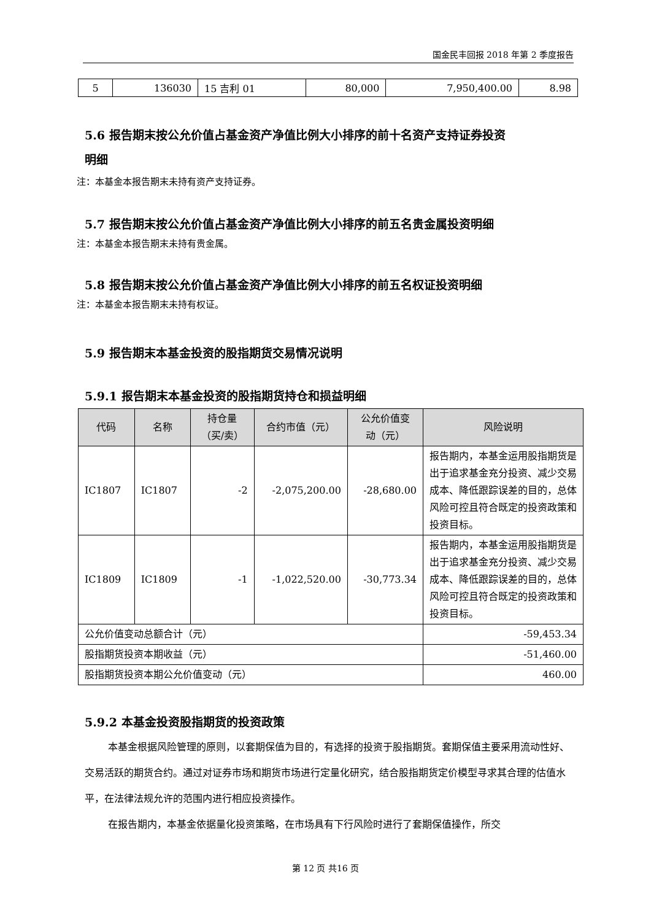国金民丰回报 2018 年第 2 季度报告
| 5 | 136030 | 15 吉利 01 | 80,000 | 7,950,400.00 | 8.98 |
5.6 报告期末按公允价值占基金资产净值比例大小排序的前十名资产支持证券投资
明细
注：本基金本报告期末未持有资产支持证券。
5.7 报告期末按公允价值占基金资产净值比例大小排序的前五名贵金属投资明细
注：本基金本报告期末未持有贵金属。
5.8 报告期末按公允价值占基金资产净值比例大小排序的前五名权证投资明细
注：本基金本报告期末未持有权证。
5.9 报告期末本基金投资的股指期货交易情况说明
5.9.1 报告期末本基金投资的股指期货持仓和损益明细
| 代码 | 名称 | 持仓量 （买/卖） | 合约市值（元） | 公允价值变 动（元） | 风险说明 |
| --- | --- | --- | --- | --- | --- |
| IC1807 | IC1807 | -2 | -2,075,200.00 | -28,680.00 | 报告期内，本基金运用股指期货是出于追求基金充分投资、减少交易成本、降低跟踪误差的目的，总体风险可控且符合既定的投资政策和投资目标。 |
| IC1809 | IC1809 | -1 | -1,022,520.00 | -30,773.34 | 报告期内，本基金运用股指期货是出于追求基金充分投资、减少交易成本、降低跟踪误差的目的，总体风险可控且符合既定的投资政策和投资目标。 |
| 公允价值变动总额合计（元） | | | | | -59,453.34 |
| 股指期货投资本期收益（元） | | | | | -51,460.00 |
| 股指期货投资本期公允价值变动（元） | | | | | 460.00 |
5.9.2 本基金投资股指期货的投资政策
本基金根据风险管理的原则，以套期保值为目的，有选择的投资于股指期货。套期保值主要采用流动性好、交易活跃的期货合约。通过对证券市场和期货市场进行定量化研究，结合股指期货定价模型寻求其合理的估值水平，在法律法规允许的范围内进行相应投资操作。
在报告期内，本基金依据量化投资策略，在市场具有下行风险时进行了套期保值操作，所交
第 12 页 共16 页